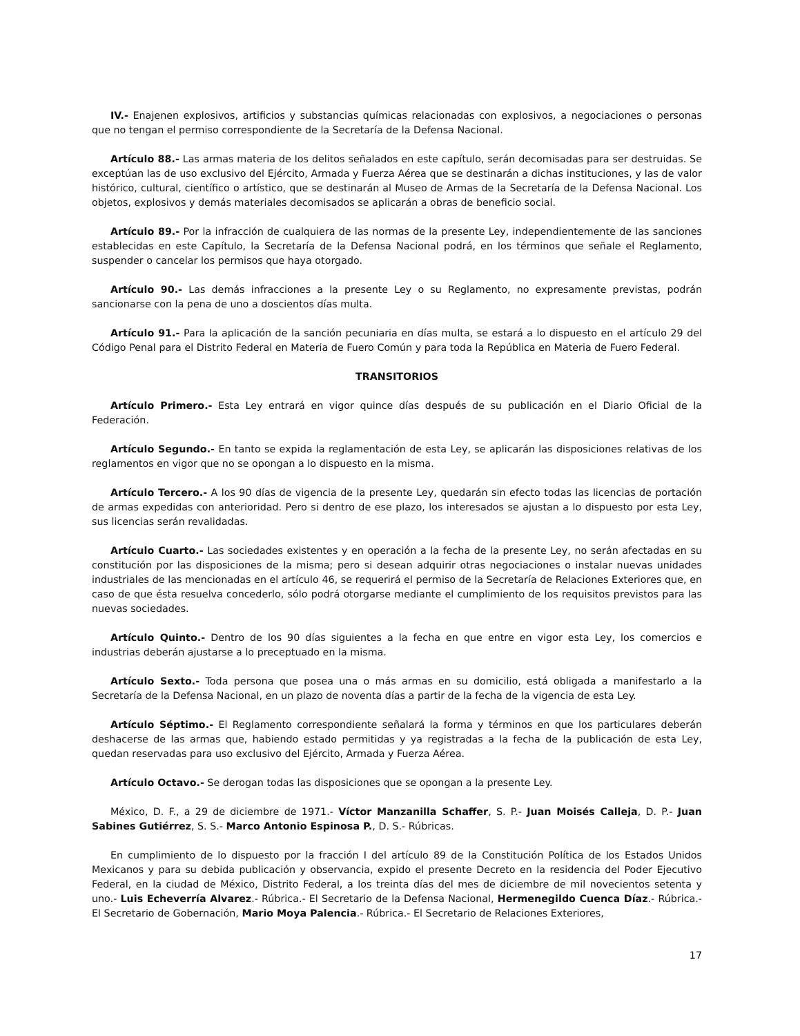IV.- Enajenen explosivos, artificios y substancias químicas relacionadas con explosivos, a negociaciones o personas que no tengan el permiso correspondiente de la Secretaría de la Defensa Nacional.
Artículo 88.- Las armas materia de los delitos señalados en este capítulo, serán decomisadas para ser destruidas. Se exceptúan las de uso exclusivo del Ejército, Armada y Fuerza Aérea que se destinarán a dichas instituciones, y las de valor histórico, cultural, científico o artístico, que se destinarán al Museo de Armas de la Secretaría de la Defensa Nacional. Los objetos, explosivos y demás materiales decomisados se aplicarán a obras de beneficio social.
Artículo 89.- Por la infracción de cualquiera de las normas de la presente Ley, independientemente de las sanciones establecidas en este Capítulo, la Secretaría de la Defensa Nacional podrá, en los términos que señale el Reglamento, suspender o cancelar los permisos que haya otorgado.
Artículo 90.- Las demás infracciones a la presente Ley o su Reglamento, no expresamente previstas, podrán sancionarse con la pena de uno a doscientos días multa.
Artículo 91.- Para la aplicación de la sanción pecuniaria en días multa, se estará a lo dispuesto en el artículo 29 del Código Penal para el Distrito Federal en Materia de Fuero Común y para toda la República en Materia de Fuero Federal.
TRANSITORIOS
Artículo Primero.- Esta Ley entrará en vigor quince días después de su publicación en el Diario Oficial de la Federación.
Artículo Segundo.- En tanto se expida la reglamentación de esta Ley, se aplicarán las disposiciones relativas de los reglamentos en vigor que no se opongan a lo dispuesto en la misma.
Artículo Tercero.- A los 90 días de vigencia de la presente Ley, quedarán sin efecto todas las licencias de portación de armas expedidas con anterioridad. Pero si dentro de ese plazo, los interesados se ajustan a lo dispuesto por esta Ley, sus licencias serán revalidadas.
Artículo Cuarto.- Las sociedades existentes y en operación a la fecha de la presente Ley, no serán afectadas en su constitución por las disposiciones de la misma; pero si desean adquirir otras negociaciones o instalar nuevas unidades industriales de las mencionadas en el artículo 46, se requerirá el permiso de la Secretaría de Relaciones Exteriores que, en caso de que ésta resuelva concederlo, sólo podrá otorgarse mediante el cumplimiento de los requisitos previstos para las nuevas sociedades.
Artículo Quinto.- Dentro de los 90 días siguientes a la fecha en que entre en vigor esta Ley, los comercios e industrias deberán ajustarse a lo preceptuado en la misma.
Artículo Sexto.- Toda persona que posea una o más armas en su domicilio, está obligada a manifestarlo a la Secretaría de la Defensa Nacional, en un plazo de noventa días a partir de la fecha de la vigencia de esta Ley.
Artículo Séptimo.- El Reglamento correspondiente señalará la forma y términos en que los particulares deberán deshacerse de las armas que, habiendo estado permitidas y ya registradas a la fecha de la publicación de esta Ley, quedan reservadas para uso exclusivo del Ejército, Armada y Fuerza Aérea.
Artículo Octavo.- Se derogan todas las disposiciones que se opongan a la presente Ley.
México, D. F., a 29 de diciembre de 1971.- Víctor Manzanilla Schaffer, S. P.- Juan Moisés Calleja, D. P.- Juan Sabines Gutiérrez, S. S.- Marco Antonio Espinosa P., D. S.- Rúbricas.
En cumplimiento de lo dispuesto por la fracción I del artículo 89 de la Constitución Política de los Estados Unidos Mexicanos y para su debida publicación y observancia, expido el presente Decreto en la residencia del Poder Ejecutivo Federal, en la ciudad de México, Distrito Federal, a los treinta días del mes de diciembre de mil novecientos setenta y uno.- Luis Echeverría Alvarez.- Rúbrica.- El Secretario de la Defensa Nacional, Hermenegildo Cuenca Díaz.- Rúbrica.- El Secretario de Gobernación, Mario Moya Palencia.- Rúbrica.- El Secretario de Relaciones Exteriores,
17